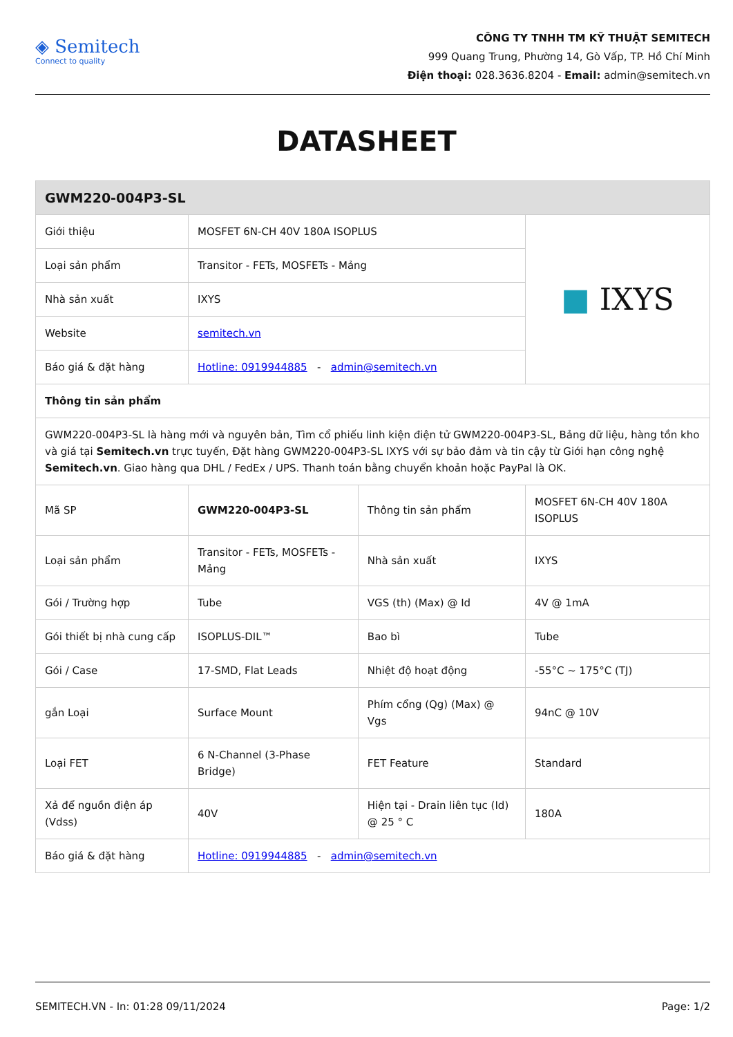◈ Semitech
Connect to quality
CÔNG TY TNHH TM KỸ THUẬT SEMITECH
999 Quang Trung, Phường 14, Gò Vấp, TP. Hồ Chí Minh
Điện thoại: 028.3636.8204 - Email: admin@semitech.vn
DATASHEET
| GWM220-004P3-SL | | | |
| --- | --- | --- | --- |
| Giới thiệu | MOSFET 6N-CH 40V 180A ISOPLUS | | ■ IXYS |
| Loại sản phẩm | Transitor - FETs, MOSFETs - Mảng | | |
| Nhà sản xuất | IXYS | | |
| Website | semitech.vn | | |
| Báo giá & đặt hàng | Hotline: 0919944885 - admin@semitech.vn | | |
| Thông tin sản phẩm | | | |
| GWM220-004P3-SL là hàng mới và nguyên bản, Tìm cổ phiếu linh kiện điện tử GWM220-004P3-SL, Bảng dữ liệu, hàng tồn kho và giá tại Semitech.vn trực tuyến, Đặt hàng GWM220-004P3-SL IXYS với sự bảo đảm và tin cậy từ Giới hạn công nghệ Semitech.vn . Giao hàng qua DHL / FedEx / UPS. Thanh toán bằng chuyển khoản hoặc PayPal là OK. | | | |
| Mã SP | GWM220-004P3-SL | Thông tin sản phẩm | MOSFET 6N-CH 40V 180A ISOPLUS |
| Loại sản phẩm | Transitor - FETs, MOSFETs - Mảng | Nhà sản xuất | IXYS |
| Gói / Trường hợp | Tube | VGS (th) (Max) @ Id | 4V @ 1mA |
| Gói thiết bị nhà cung cấp | ISOPLUS-DIL™ | Bao bì | Tube |
| Gói / Case | 17-SMD, Flat Leads | Nhiệt độ hoạt động | -55°C ~ 175°C (TJ) |
| gắn Loại | Surface Mount | Phím cổng (Qg) (Max) @ Vgs | 94nC @ 10V |
| Loại FET | 6 N-Channel (3-Phase Bridge) | FET Feature | Standard |
| Xả để nguồn điện áp (Vdss) | 40V | Hiện tại - Drain liên tục (Id) @ 25 ° C | 180A |
| Báo giá & đặt hàng | Hotline: 0919944885 - admin@semitech.vn | | |
SEMITECH.VN - In: 01:28 09/11/2024 Page: 1/2